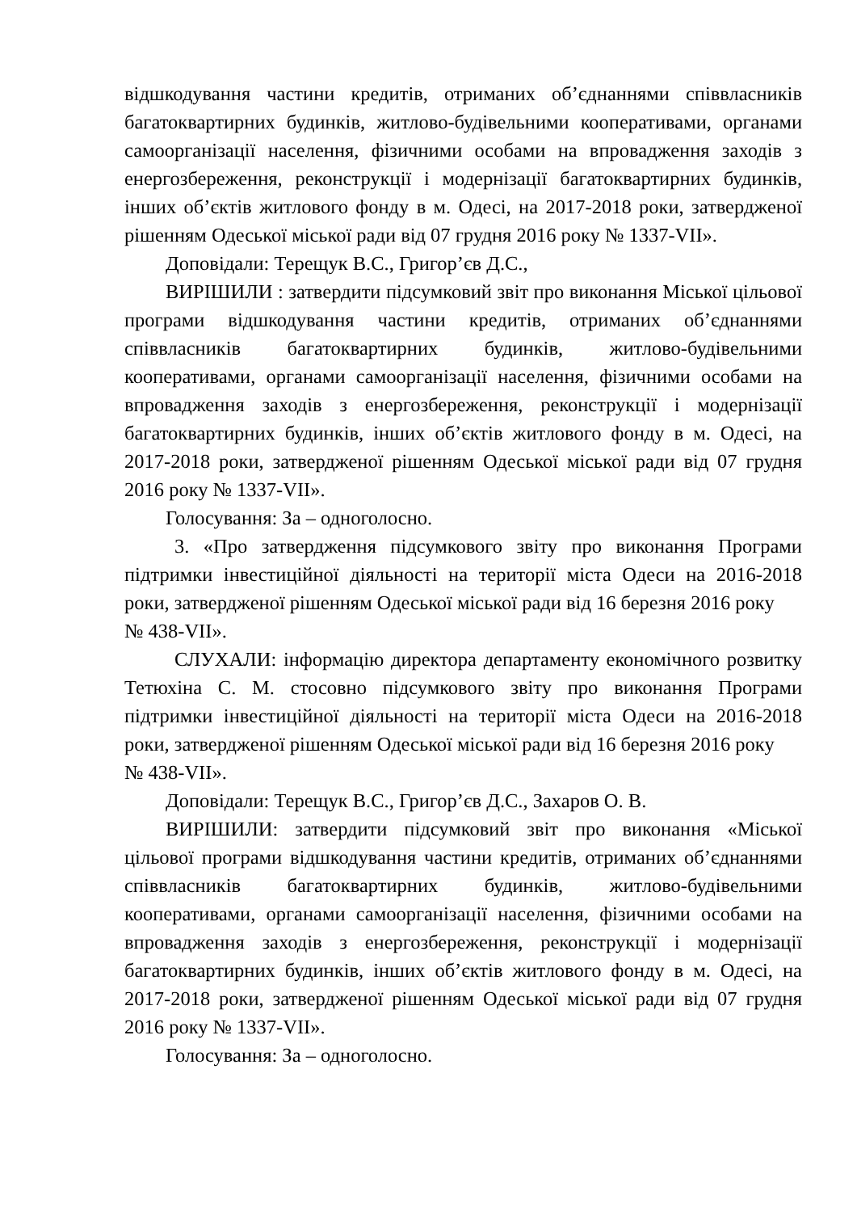відшкодування частини кредитів, отриманих об’єднаннями співвласників багатоквартирних будинків, житлово-будівельними кооперативами, органами самоорганізації населення, фізичними особами на впровадження заходів з енергозбереження, реконструкції і модернізації багатоквартирних будинків, інших об’єктів житлового фонду в м. Одесі, на 2017-2018 роки, затвердженої рішенням Одеської міської ради від 07 грудня 2016 року № 1337-VII».
Доповідали: Терещук В.С., Григор’єв Д.С.,
ВИРІШИЛИ : затвердити підсумковий звіт про виконання Міської цільової програми відшкодування частини кредитів, отриманих об’єднаннями співвласників багатоквартирних будинків, житлово-будівельними кооперативами, органами самоорганізації населення, фізичними особами на впровадження заходів з енергозбереження, реконструкції і модернізації багатоквартирних будинків, інших об’єктів житлового фонду в м. Одесі, на 2017-2018 роки, затвердженої рішенням Одеської міської ради від 07 грудня 2016 року № 1337-VII».
Голосування: За – одноголосно.
3. «Про затвердження підсумкового звіту про виконання Програми підтримки інвестиційної діяльності на території міста Одеси на 2016-2018 роки, затвердженої рішенням Одеської міської ради від 16 березня 2016 року
№ 438-VII».
СЛУХАЛИ: інформацію директора департаменту економічного розвитку Тетюхіна С. М. стосовно підсумкового звіту про виконання Програми підтримки інвестиційної діяльності на території міста Одеси на 2016-2018 роки, затвердженої рішенням Одеської міської ради від 16 березня 2016 року
№ 438-VII».
Доповідали: Терещук В.С., Григор’єв Д.С., Захаров О. В.
ВИРІШИЛИ: затвердити підсумковий звіт про виконання «Міської цільової програми відшкодування частини кредитів, отриманих об’єднаннями співвласників багатоквартирних будинків, житлово-будівельними кооперативами, органами самоорганізації населення, фізичними особами на впровадження заходів з енергозбереження, реконструкції і модернізації багатоквартирних будинків, інших об’єктів житлового фонду в м. Одесі, на 2017-2018 роки, затвердженої рішенням Одеської міської ради від 07 грудня 2016 року № 1337-VII».
Голосування: За – одноголосно.